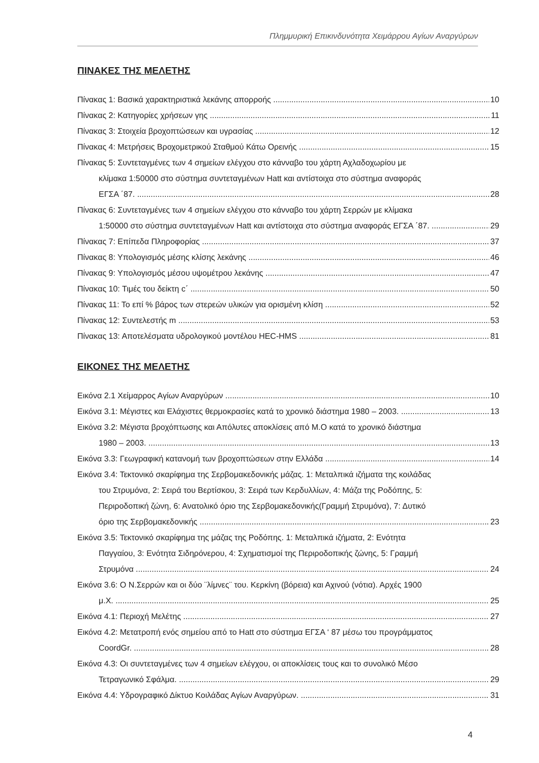Πλημμυρική Επικινδυνότητα Χειμάρρου Αγίων Αναργύρων
ΠΙΝΑΚΕΣ ΤΗΣ ΜΕΛΕΤΗΣ
Πίνακας 1: Βασικά χαρακτηριστικά λεκάνης απορροής 10
Πίνακας 2: Κατηγορίες χρήσεων γης 11
Πίνακας 3: Στοιχεία βροχοπτώσεων και υγρασίας 12
Πίνακας 4: Μετρήσεις Βροχομετρικού Σταθμού Κάτω Ορεινής 15
Πίνακας 5: Συντεταγμένες των 4 σημείων ελέγχου στο κάνναβο του χάρτη Αχλαδοχωρίου με
κλίμακα 1:50000 στο σύστημα συντεταγμένων Hatt και αντίστοιχα στο σύστημα αναφοράς
ΕΓΣΑ ΄87. 28
Πίνακας 6: Συντεταγμένες των 4 σημείων ελέγχου στο κάνναβο του χάρτη Σερρών με κλίμακα
1:50000 στο σύστημα συντεταγμένων Hatt και αντίστοιχα στο σύστημα αναφοράς ΕΓΣΑ ΄87. 29
Πίνακας 7: Επίπεδα Πληροφορίας 37
Πίνακας 8: Υπολογισμός μέσης κλίσης λεκάνης 46
Πίνακας 9: Υπολογισμός μέσου υψομέτρου λεκάνης 47
Πίνακας 10: Τιμές του δείκτη c΄ 50
Πίνακας 11: Το επί % βάρος των στερεών υλικών για ορισμένη κλίση 52
Πίνακας 12: Συντελεστής m 53
Πίνακας 13: Αποτελέσματα υδρολογικού μοντέλου HEC-HMS 81
ΕΙΚΟΝΕΣ ΤΗΣ ΜΕΛΕΤΗΣ
Εικόνα 2.1 Χείμαρρος Αγίων Αναργύρων 10
Εικόνα 3.1: Μέγιστες και Ελάχιστες θερμοκρασίες κατά το χρονικό διάστημα 1980 – 2003. 13
Εικόνα 3.2: Μέγιστα βροχόπτωσης και Απόλυτες αποκλίσεις από Μ.Ο κατά το χρονικό διάστημα
1980 – 2003. 13
Εικόνα 3.3: Γεωγραφική κατανομή των βροχοπτώσεων στην Ελλάδα 14
Εικόνα 3.4: Τεκτονικό σκαρίφημα της Σερβομακεδονικής μάζας. 1: Μεταλπικά ιζήματα της κοιλάδας
του Στρυμόνα, 2: Σειρά του Βερτίσκου, 3: Σειρά των Κερδυλλίων, 4: Μάζα της Ροδόπης, 5:
Περιροδοπική ζώνη, 6: Ανατολικό όριο της Σερβομακεδονικής(Γραμμή Στρυμόνα), 7: Δυτικό
όριο της Σερβομακεδονικής 23
Εικόνα 3.5: Τεκτονικό σκαρίφημα της μάζας της Ροδόπης. 1: Μεταλπικά ιζήματα, 2: Ενότητα
Παγγαίου, 3: Ενότητα Σιδηρόνερου, 4: Σχηματισμοί της Περιροδοπικής ζώνης, 5: Γραμμή
Στρυμόνα 24
Εικόνα 3.6: Ο Ν.Σερρών και οι δύο ¨λίμνες¨ του. Κερκίνη (βόρεια) και Αχινού (νότια). Αρχές 1900
μ.Χ. 25
Εικόνα 4.1: Περιοχή Μελέτης 27
Εικόνα 4.2: Μετατροπή ενός σημείου από το Hatt στο σύστημα ΕΓΣΑ ‘ 87 μέσω του προγράμματος
CoordGr. 28
Εικόνα 4.3: Οι συντεταγμένες των 4 σημείων ελέγχου, οι αποκλίσεις τους και το συνολικό Μέσο
Τετραγωνικό Σφάλμα. 29
Εικόνα 4.4: Υδρογραφικό Δίκτυο Κοιλάδας Αγίων Αναργύρων. 31
4